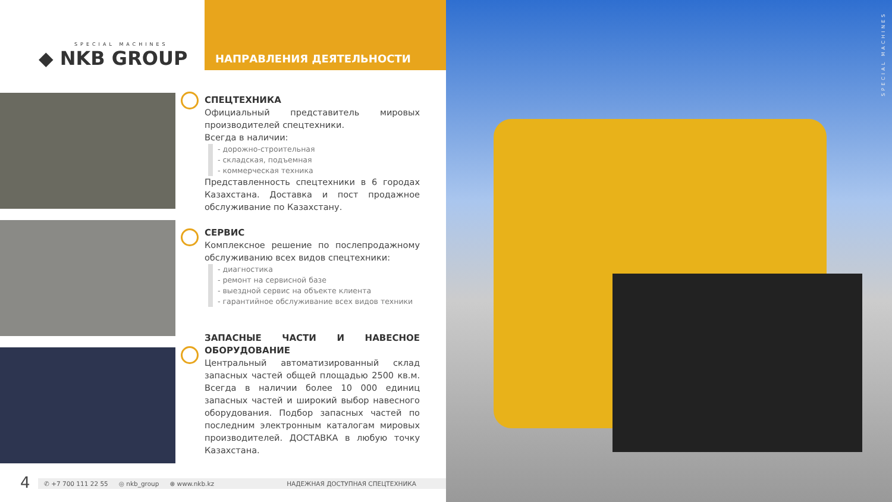SPECIAL MACHINES
◆ NKB GROUP
НАПРАВЛЕНИЯ ДЕЯТЕЛЬНОСТИ
СПЕЦТЕХНИКА
Официальный представитель мировых производителей спецтехники.
Всегда в наличии:
- дорожно-строительная
- складская, подъемная
- коммерческая техника
Представленность спецтехники в 6 городах Казахстана. Доставка и пост продажное обслуживание по Казахстану.
СЕРВИС
Комплексное решение по послепродажному обслуживанию всех видов спецтехники:
- диагностика
- ремонт на сервисной базе
- выездной сервис на объекте клиента
- гарантийное обслуживание всех видов техники
ЗАПАСНЫЕ ЧАСТИ И НАВЕСНОЕ ОБОРУДОВАНИЕ
Центральный автоматизированный склад запасных частей общей площадью 2500 кв.м. Всегда в наличии более 10 000 единиц запасных частей и широкий выбор навесного оборудования. Подбор запасных частей по последним электронным каталогам мировых производителей. ДОСТАВКА в любую точку Казахстана.
4 ✆ +7 700 111 22 55 ◎ nkb_group ⊕ www.nkb.kz НАДЕЖНАЯ ДОСТУПНАЯ СПЕЦТЕХНИКА
SPECIAL MACHINES